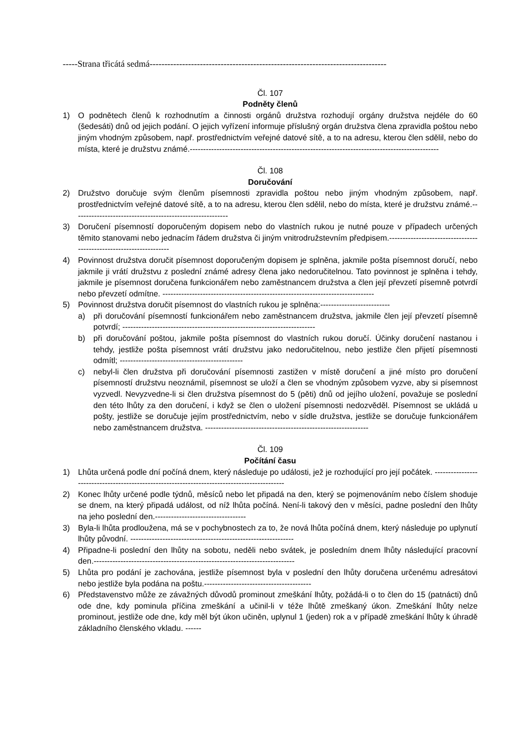-----Strana třicátá sedmá--------------------------------------------------------------------------------
Čl. 107
Podněty členů
1) O podnětech členů k rozhodnutím a činnosti orgánů družstva rozhodují orgány družstva nejdéle do 60 (šedesáti) dnů od jejich podání. O jejich vyřízení informuje příslušný orgán družstva člena zpravidla poštou nebo jiným vhodným způsobem, např. prostřednictvím veřejné datové sítě, a to na adresu, kterou člen sdělil, nebo do místa, které je družstvu známé.---------------------------------------------------------------------------------------------
Čl. 108
Doručování
2) Družstvo doručuje svým členům písemnosti zpravidla poštou nebo jiným vhodným způsobem, např. prostřednictvím veřejné datové sítě, a to na adresu, kterou člen sdělil, nebo do místa, které je družstvu známé.----------------------------------------------------------
3) Doručení písemností doporučeným dopisem nebo do vlastních rukou je nutné pouze v případech určených těmito stanovami nebo jednacím řádem družstva či jiným vnitrodružstevním předpisem.-------------------------------------------------------------------
4) Povinnost družstva doručit písemnost doporučeným dopisem je splněna, jakmile pošta písemnost doručí, nebo jakmile ji vrátí družstvu z poslední známé adresy člena jako nedoručitelnou. Tato povinnost je splněna i tehdy, jakmile je písemnost doručena funkcionářem nebo zaměstnancem družstva a člen její převzetí písemně potvrdí nebo převzetí odmítne. -------------------------------------------------------------------------------
5) Povinnost družstva doručit písemnost do vlastních rukou je splněna:--------------------------
a) při doručování písemností funkcionářem nebo zaměstnancem družstva, jakmile člen její převzetí písemně potvrdí; ------------------------------------------------------------------------
b) při doručování poštou, jakmile pošta písemnost do vlastních rukou doručí. Účinky doručení nastanou i tehdy, jestliže pošta písemnost vrátí družstvu jako nedoručitelnou, nebo jestliže člen přijetí písemnosti odmítl; ----------------------------------------------
c) nebyl-li člen družstva při doručování písemnosti zastižen v místě doručení a jiné místo pro doručení písemností družstvu neoznámil, písemnost se uloží a člen se vhodným způsobem vyzve, aby si písemnost vyzvedl. Nevyzvedne-li si člen družstva písemnost do 5 (pěti) dnů od jejího uložení, považuje se poslední den této lhůty za den doručení, i když se člen o uložení písemnosti nedozvěděl. Písemnost se ukládá u pošty, jestliže se doručuje jejím prostřednictvím, nebo v sídle družstva, jestliže se doručuje funkcionářem nebo zaměstnancem družstva. -------------------------------------------------------------
Čl. 109
Počítání času
1) Lhůta určená podle dní počíná dnem, který následuje po události, jež je rozhodující pro její počátek. ---------------------------------------------------------------------------------------------
2) Konec lhůty určené podle týdnů, měsíců nebo let připadá na den, který se pojmenováním nebo číslem shoduje se dnem, na který připadá událost, od níž lhůta počíná. Není-li takový den v měsíci, padne poslední den lhůty na jeho poslední den.----------------------------------
3) Byla-li lhůta prodloužena, má se v pochybnostech za to, že nová lhůta počíná dnem, který následuje po uplynutí lhůty původní. -------------------------------------------------------------
4) Připadne-li poslední den lhůty na sobotu, neděli nebo svátek, je posledním dnem lhůty následující pracovní den.---------------------------------------------------------------------------
5) Lhůta pro podání je zachována, jestliže písemnost byla v poslední den lhůty doručena určenému adresátovi nebo jestliže byla podána na poštu.----------------------------------------
6) Představenstvo může ze závažných důvodů prominout zmeškání lhůty, požádá-li o to člen do 15 (patnácti) dnů ode dne, kdy pominula příčina zmeškání a učinil-li v téže lhůtě zmeškaný úkon. Zmeškání lhůty nelze prominout, jestliže ode dne, kdy měl být úkon učiněn, uplynul 1 (jeden) rok a v případě zmeškání lhůty k úhradě základního členského vkladu. ------